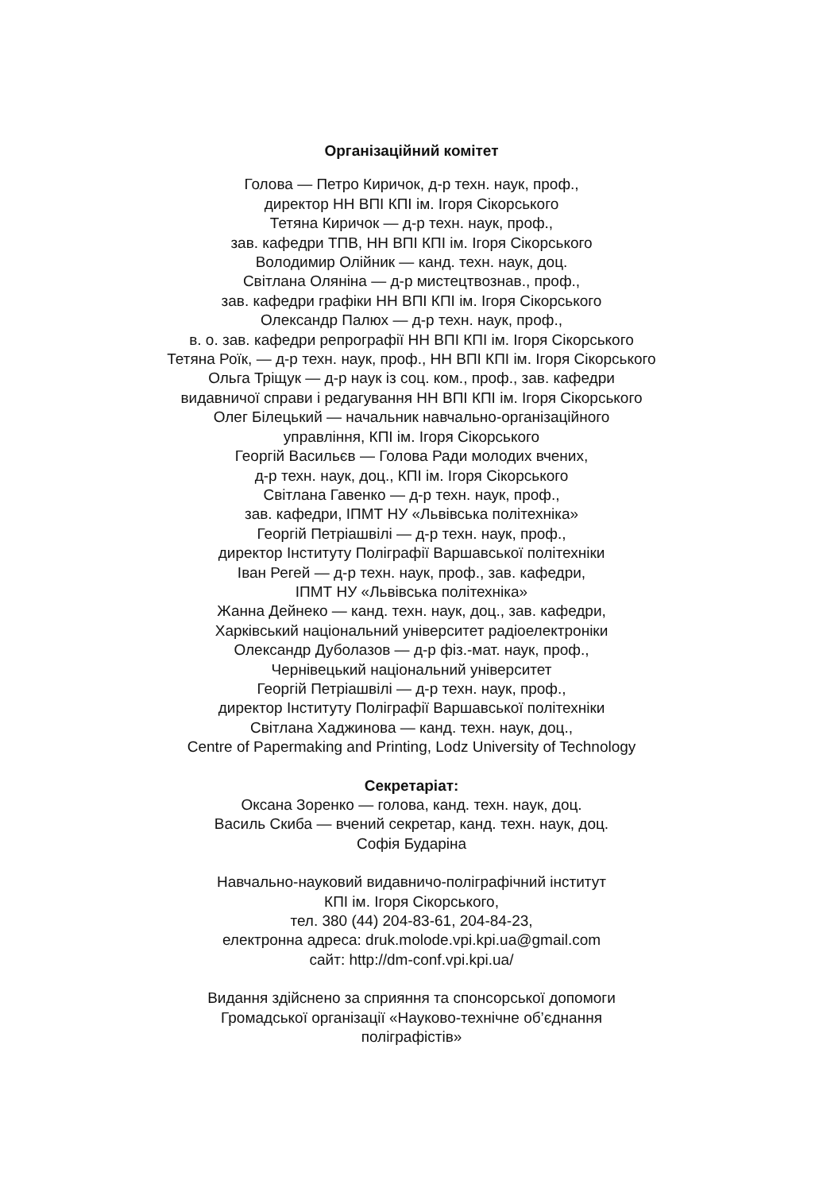Організаційний комітет
Голова — Петро Киричок, д-р техн. наук, проф.,
директор НН ВПІ КПІ ім. Ігоря Сікорського
Тетяна Киричок — д-р техн. наук, проф.,
зав. кафедри ТПВ, НН ВПІ КПІ ім. Ігоря Сікорського
Володимир Олійник — канд. техн. наук, доц.
Світлана Оляніна — д-р мистецтвознав., проф.,
зав. кафедри графіки НН ВПІ КПІ ім. Ігоря Сікорського
Олександр Палюх — д-р техн. наук, проф.,
в. о. зав. кафедри репрографії НН ВПІ КПІ ім. Ігоря Сікорського
Тетяна Роїк, — д-р техн. наук, проф., НН ВПІ КПІ ім. Ігоря Сікорського
Ольга Тріщук — д-р наук із соц. ком., проф., зав. кафедри
видавничої справи і редагування НН ВПІ КПІ ім. Ігоря Сікорського
Олег Білецький — начальник навчально-організаційного
управління, КПІ ім. Ігоря Сікорського
Георгій Васильєв — Голова Ради молодих вчених,
д-р техн. наук, доц., КПІ ім. Ігоря Сікорського
Світлана Гавенко — д-р техн. наук, проф.,
зав. кафедри, ІПМТ НУ «Львівська політехніка»
Георгій Петріашвілі — д-р техн. наук, проф.,
директор Інституту Поліграфії Варшавської політехніки
Іван Регей — д-р техн. наук, проф., зав. кафедри,
ІПМТ НУ «Львівська політехніка»
Жанна Дейнеко — канд. техн. наук, доц., зав. кафедри,
Харківський національний університет радіоелектроніки
Олександр Дуболазов — д-р фіз.-мат. наук, проф.,
Чернівецький національний університет
Георгій Петріашвілі — д-р техн. наук, проф.,
директор Інституту Поліграфії Варшавської політехніки
Світлана Хаджинова — канд. техн. наук, доц.,
Centre of Papermaking and Printing, Lodz University of Technology
Секретаріат:
Оксана Зоренко — голова, канд. техн. наук, доц.
Василь Скиба — вчений секретар, канд. техн. наук, доц.
Софія Бударіна
Навчально-науковий видавничо-поліграфічний інститут
КПІ ім. Ігоря Сікорського,
тел. 380 (44) 204-83-61, 204-84-23,
електронна адреса: druk.molode.vpi.kpi.ua@gmail.com
сайт: http://dm-conf.vpi.kpi.ua/
Видання здійснено за сприяння та спонсорської допомоги
Громадської організації «Науково-технічне об’єднання
поліграфістів»